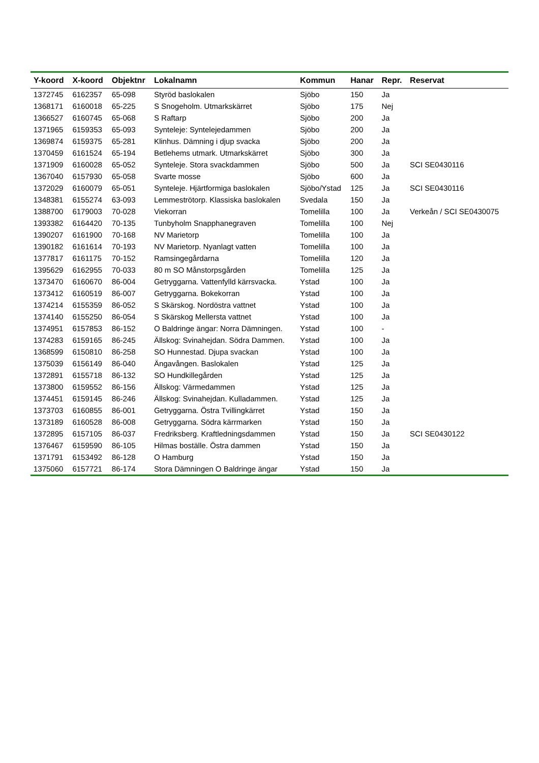| Y-koord | X-koord | Objektnr | Lokalnamn | Kommun | Hanar | Repr. | Reservat |
| --- | --- | --- | --- | --- | --- | --- | --- |
| 1372745 | 6162357 | 65-098 | Styröd baslokalen | Sjöbo | 150 | Ja | |
| 1368171 | 6160018 | 65-225 | S Snogeholm. Utmarkskärret | Sjöbo | 175 | Nej | |
| 1366527 | 6160745 | 65-068 | S Raftarp | Sjöbo | 200 | Ja | |
| 1371965 | 6159353 | 65-093 | Synteleje: Syntelejedammen | Sjöbo | 200 | Ja | |
| 1369874 | 6159375 | 65-281 | Klinhus. Dämning i djup svacka | Sjöbo | 200 | Ja | |
| 1370459 | 6161524 | 65-194 | Betlehems utmark. Utmarkskärret | Sjöbo | 300 | Ja | |
| 1371909 | 6160028 | 65-052 | Synteleje. Stora svackdammen | Sjöbo | 500 | Ja | SCI SE0430116 |
| 1367040 | 6157930 | 65-058 | Svarte mosse | Sjöbo | 600 | Ja | |
| 1372029 | 6160079 | 65-051 | Synteleje. Hjärtformiga baslokalen | Sjöbo/Ystad | 125 | Ja | SCI SE0430116 |
| 1348381 | 6155274 | 63-093 | Lemmeströtorp. Klassiska baslokalen | Svedala | 150 | Ja | |
| 1388700 | 6179003 | 70-028 | Viekorran | Tomelilla | 100 | Ja | Verkeån / SCI SE0430075 |
| 1393382 | 6164420 | 70-135 | Tunbyholm Snapphanegraven | Tomelilla | 100 | Nej | |
| 1390207 | 6161900 | 70-168 | NV Marietorp | Tomelilla | 100 | Ja | |
| 1390182 | 6161614 | 70-193 | NV Marietorp. Nyanlagt vatten | Tomelilla | 100 | Ja | |
| 1377817 | 6161175 | 70-152 | Ramsingegårdarna | Tomelilla | 120 | Ja | |
| 1395629 | 6162955 | 70-033 | 80 m SO Månstorpsgården | Tomelilla | 125 | Ja | |
| 1373470 | 6160670 | 86-004 | Getryggarna. Vattenfylld kärrsvacka. | Ystad | 100 | Ja | |
| 1373412 | 6160519 | 86-007 | Getryggarna. Bokekorran | Ystad | 100 | Ja | |
| 1374214 | 6155359 | 86-052 | S Skärskog. Nordöstra vattnet | Ystad | 100 | Ja | |
| 1374140 | 6155250 | 86-054 | S Skärskog Mellersta vattnet | Ystad | 100 | Ja | |
| 1374951 | 6157853 | 86-152 | O Baldringe ängar: Norra Dämningen. | Ystad | 100 | - | |
| 1374283 | 6159165 | 86-245 | Ällskog: Svinahejdan. Södra Dammen. | Ystad | 100 | Ja | |
| 1368599 | 6150810 | 86-258 | SO Hunnestad. Djupa svackan | Ystad | 100 | Ja | |
| 1375039 | 6156149 | 86-040 | Ängavången. Baslokalen | Ystad | 125 | Ja | |
| 1372891 | 6155718 | 86-132 | SO Hundkillegården | Ystad | 125 | Ja | |
| 1373800 | 6159552 | 86-156 | Ällskog: Värmedammen | Ystad | 125 | Ja | |
| 1374451 | 6159145 | 86-246 | Ällskog: Svinahejdan. Kulladammen. | Ystad | 125 | Ja | |
| 1373703 | 6160855 | 86-001 | Getryggarna. Östra Tvillingkärret | Ystad | 150 | Ja | |
| 1373189 | 6160528 | 86-008 | Getryggarna. Södra kärrmarken | Ystad | 150 | Ja | |
| 1372895 | 6157105 | 86-037 | Fredriksberg. Kraftledningsdammen | Ystad | 150 | Ja | SCI SE0430122 |
| 1376467 | 6159590 | 86-105 | Hilmas boställe. Östra dammen | Ystad | 150 | Ja | |
| 1371791 | 6153492 | 86-128 | O Hamburg | Ystad | 150 | Ja | |
| 1375060 | 6157721 | 86-174 | Stora Dämningen O Baldringe ängar | Ystad | 150 | Ja | |